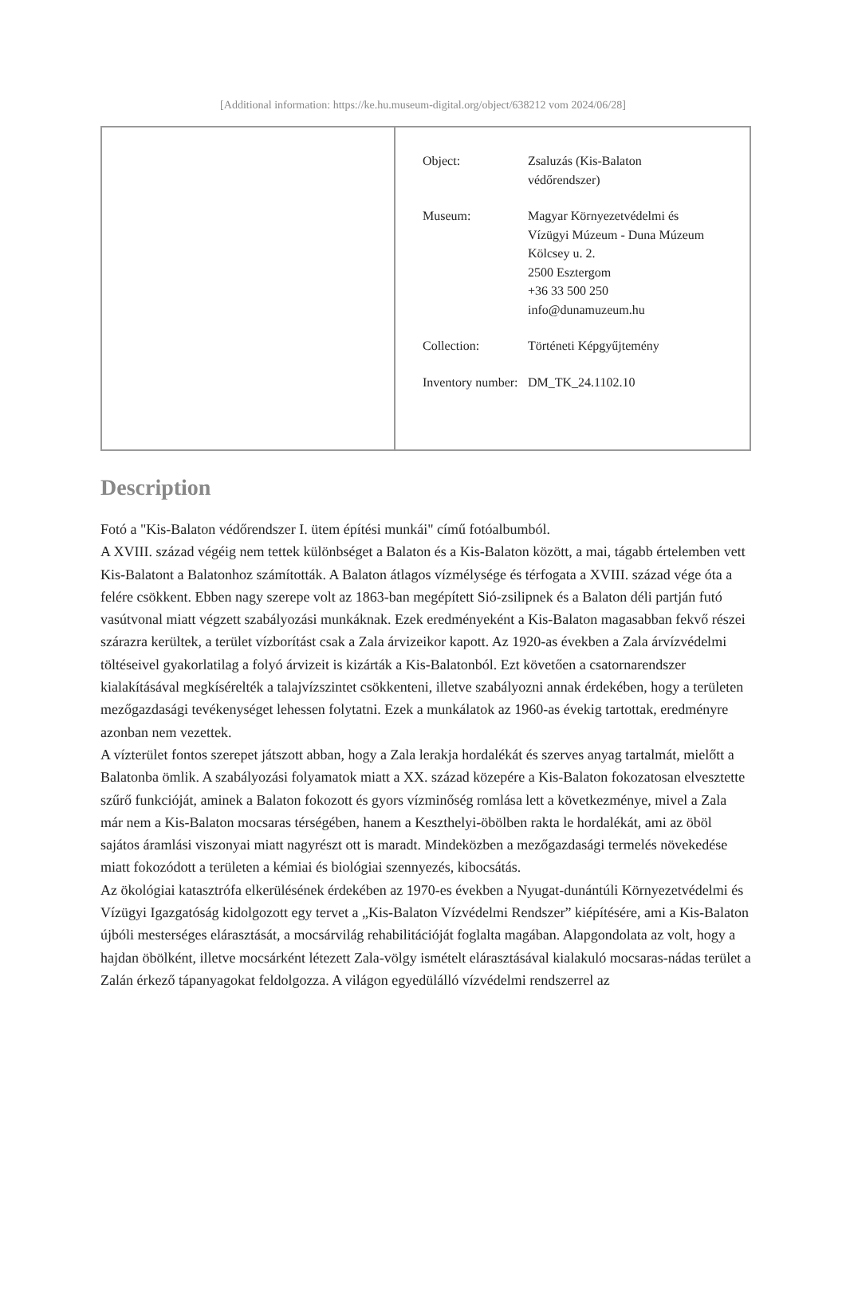[Additional information: https://ke.hu.museum-digital.org/object/638212 vom 2024/06/28]
Object: Zsaluzás (Kis-Balaton védőrendszer)
Museum: Magyar Környezetvédelmi és Vízügyi Múzeum - Duna Múzeum
Kölcsey u. 2.
2500 Esztergom
+36 33 500 250
info@dunamuzeum.hu
Collection: Történeti Képgyűjtemény
Inventory number:
DM_TK_24.1102.10
Description
Fotó a "Kis-Balaton védőrendszer I. ütem építési munkái" című fotóalbumból.
A XVIII. század végéig nem tettek különbséget a Balaton és a Kis-Balaton között, a mai, tágabb értelemben vett Kis-Balatont a Balatonhoz számították. A Balaton átlagos vízmélysége és térfogata a XVIII. század vége óta a felére csökkent. Ebben nagy szerepe volt az 1863-ban megépített Sió-zsilipnek és a Balaton déli partján futó vasútvonal miatt végzett szabályozási munkáknak. Ezek eredményeként a Kis-Balaton magasabban fekvő részei szárazra kerültek, a terület vízborítást csak a Zala árvizeikor kapott. Az 1920-as években a Zala árvízvédelmi töltéseivel gyakorlatilag a folyó árvizeit is kizárták a Kis-Balatonból. Ezt követően a csatornarendszer kialakításával megkísérelték a talajvízszintet csökkenteni, illetve szabályozni annak érdekében, hogy a területen mezőgazdasági tevékenységet lehessen folytatni. Ezek a munkálatok az 1960-as évekig tartottak, eredményre azonban nem vezettek.
A vízterület fontos szerepet játszott abban, hogy a Zala lerakja hordalékát és szerves anyag tartalmát, mielőtt a Balatonba ömlik. A szabályozási folyamatok miatt a XX. század közepére a Kis-Balaton fokozatosan elvesztette szűrő funkcióját, aminek a Balaton fokozott és gyors vízminőség romlása lett a következménye, mivel a Zala már nem a Kis-Balaton mocsaras térségében, hanem a Keszthelyi-öbölben rakta le hordalékát, ami az öböl sajátos áramlási viszonyai miatt nagyrészt ott is maradt. Mindeközben a mezőgazdasági termelés növekedése miatt fokozódott a területen a kémiai és biológiai szennyezés, kibocsátás.
Az ökológiai katasztrófa elkerülésének érdekében az 1970-es években a Nyugat-dunántúli Környezetvédelmi és Vízügyi Igazgatóság kidolgozott egy tervet a „Kis-Balaton Vízvédelmi Rendszer” kiépítésére, ami a Kis-Balaton újbóli mesterséges elárasztását, a mocsárvilág rehabilitációját foglalta magában. Alapgondolata az volt, hogy a hajdan öbölként, illetve mocsárként létezett Zala-völgy ismételt elárasztásával kialakuló mocsaras-nádas terület a Zalán érkező tápanyagokat feldolgozza. A világon egyedülálló vízvédelmi rendszerrel az